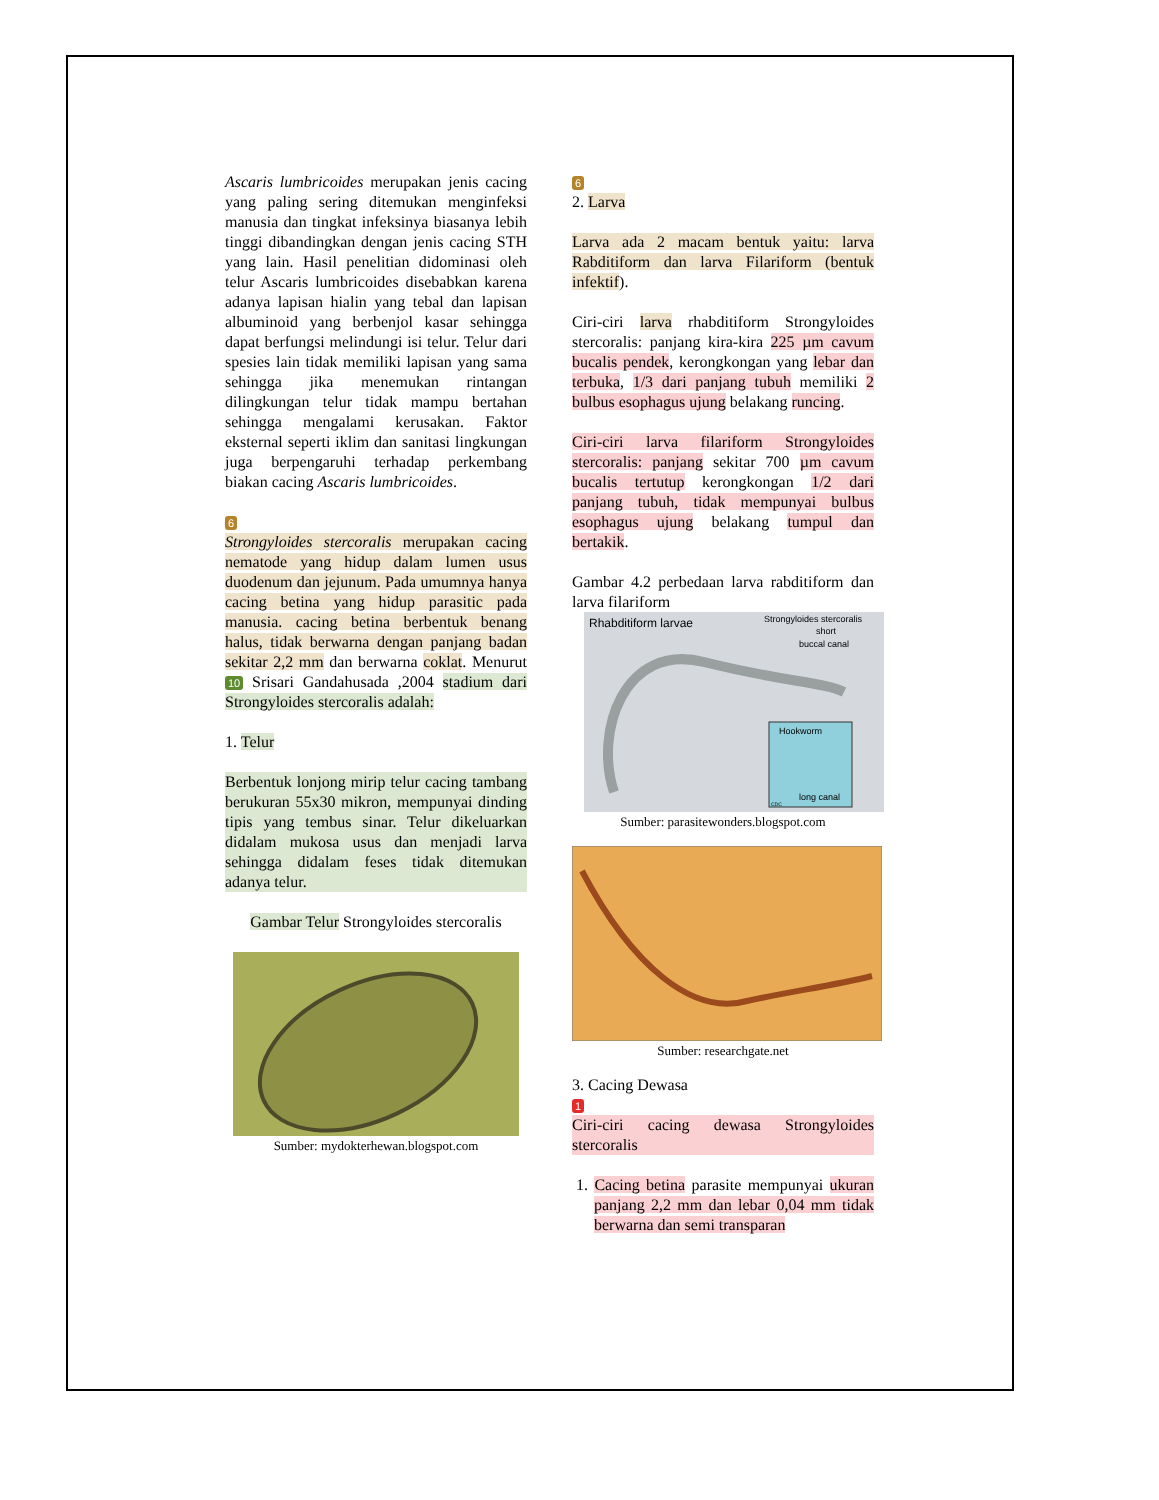Ascaris lumbricoides merupakan jenis cacing yang paling sering ditemukan menginfeksi manusia dan tingkat infeksinya biasanya lebih tinggi dibandingkan dengan jenis cacing STH yang lain. Hasil penelitian didominasi oleh telur Ascaris lumbricoides disebabkan karena adanya lapisan hialin yang tebal dan lapisan albuminoid yang berbenjol kasar sehingga dapat berfungsi melindungi isi telur. Telur dari spesies lain tidak memiliki lapisan yang sama sehingga jika menemukan rintangan dilingkungan telur tidak mampu bertahan sehingga mengalami kerusakan. Faktor eksternal seperti iklim dan sanitasi lingkungan juga berpengaruhi terhadap perkembang biakan cacing Ascaris lumbricoides.
6
Strongyloides stercoralis merupakan cacing nematode yang hidup dalam lumen usus duodenum dan jejunum. Pada umumnya hanya cacing betina yang hidup parasitic pada manusia. cacing betina berbentuk benang halus, tidak berwarna dengan panjang badan sekitar 2,2 mm dan berwarna coklat. Menurut 10 Srisari Gandahusada ,2004 stadium dari Strongyloides stercoralis adalah:
1. Telur
Berbentuk lonjong mirip telur cacing tambang berukuran 55x30 mikron, mempunyai dinding tipis yang tembus sinar. Telur dikeluarkan didalam mukosa usus dan menjadi larva sehingga didalam feses tidak ditemukan adanya telur.
Gambar Telur Strongyloides stercoralis
Sumber: mydokterhewan.blogspot.com
6
2. Larva
Larva ada 2 macam bentuk yaitu: larva Rabditiform dan larva Filariform (bentuk infektif).
Ciri-ciri larva rhabditiform Strongyloides stercoralis: panjang kira-kira 225 µm cavum bucalis pendek, kerongkongan yang lebar dan terbuka, 1/3 dari panjang tubuh memiliki 2 bulbus esophagus ujung belakang runcing.
Ciri-ciri larva filariform Strongyloides stercoralis: panjang sekitar 700 µm cavum bucalis tertutup kerongkongan 1/2 dari panjang tubuh, tidak mempunyai bulbus esophagus ujung belakang tumpul dan bertakik.
Gambar 4.2 perbedaan larva rabditiform dan larva filariform
Rhabditiform larvae
Strongyloides stercoralis
short
buccal canal
Hookworm
long canal
CDC
Sumber: parasitewonders.blogspot.com
Sumber: researchgate.net
3. Cacing Dewasa
1
Ciri-ciri cacing dewasa Strongyloides stercoralis
1. Cacing betina parasite mempunyai ukuran panjang 2,2 mm dan lebar 0,04 mm tidak berwarna dan semi transparan